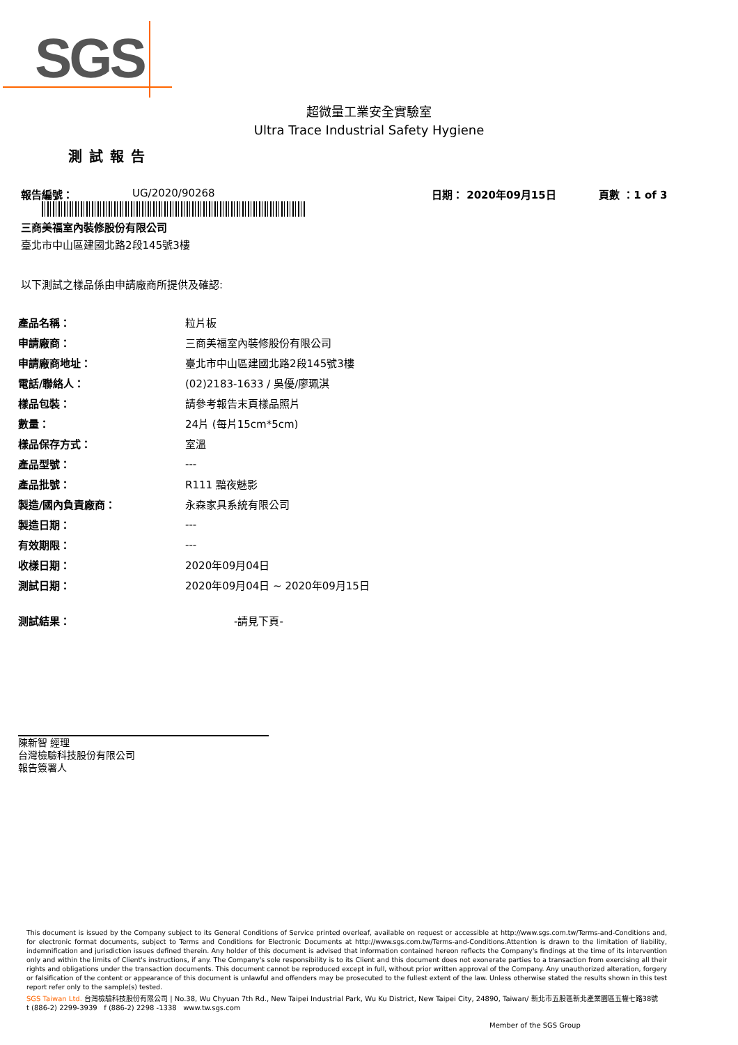SGS
超微量工業安全實驗室
Ultra Trace Industrial Safety Hygiene
測試報告
報告編號： UG/2020/90268 日期： 2020年09月15日 頁數 ：1 of 3
三商美福室內裝修股份有限公司
臺北市中山區建國北路2段145號3樓
以下測試之樣品係由申請廠商所提供及確認:
| 產品名稱： | 粒片板 |
| 申請廠商： | 三商美福室內裝修股份有限公司 |
| 申請廠商地址： | 臺北市中山區建國北路2段145號3樓 |
| 電話/聯絡人： | (02)2183-1633 / 吳優/廖珮淇 |
| 樣品包裝： | 請參考報告末頁樣品照片 |
| 數量： | 24片 (每片15cm*5cm) |
| 樣品保存方式： | 室溫 |
| 產品型號： | --- |
| 產品批號： | R111 黯夜魅影 |
| 製造/國內負責廠商： | 永森家具系統有限公司 |
| 製造日期： | --- |
| 有效期限： | --- |
| 收樣日期： | 2020年09月04日 |
| 測試日期： | 2020年09月04日 ~ 2020年09月15日 |
| 測試結果： | -請見下頁- |
陳新智 經理
台灣檢驗科技股份有限公司
報告簽署人
This document is issued by the Company subject to its General Conditions of Service printed overleaf, available on request or accessible at http://www.sgs.com.tw/Terms-and-Conditions and, for electronic format documents, subject to Terms and Conditions for Electronic Documents at http://www.sgs.com.tw/Terms-and-Conditions.Attention is drawn to the limitation of liability, indemnification and jurisdiction issues defined therein. Any holder of this document is advised that information contained hereon reflects the Company's findings at the time of its intervention only and within the limits of Client's instructions, if any. The Company's sole responsibility is to its Client and this document does not exonerate parties to a transaction from exercising all their rights and obligations under the transaction documents. This document cannot be reproduced except in full, without prior written approval of the Company. Any unauthorized alteration, forgery or falsification of the content or appearance of this document is unlawful and offenders may be prosecuted to the fullest extent of the law. Unless otherwise stated the results shown in this test report refer only to the sample(s) tested.
SGS Taiwan Ltd. 台灣檢驗科技股份有限公司 | No.38, Wu Chyuan 7th Rd., New Taipei Industrial Park, Wu Ku District, New Taipei City, 24890, Taiwan/ 新北市五股區新北產業園區五權七路38號
t (886-2) 2299-3939 f (886-2) 2298 -1338 www.tw.sgs.com
Member of the SGS Group